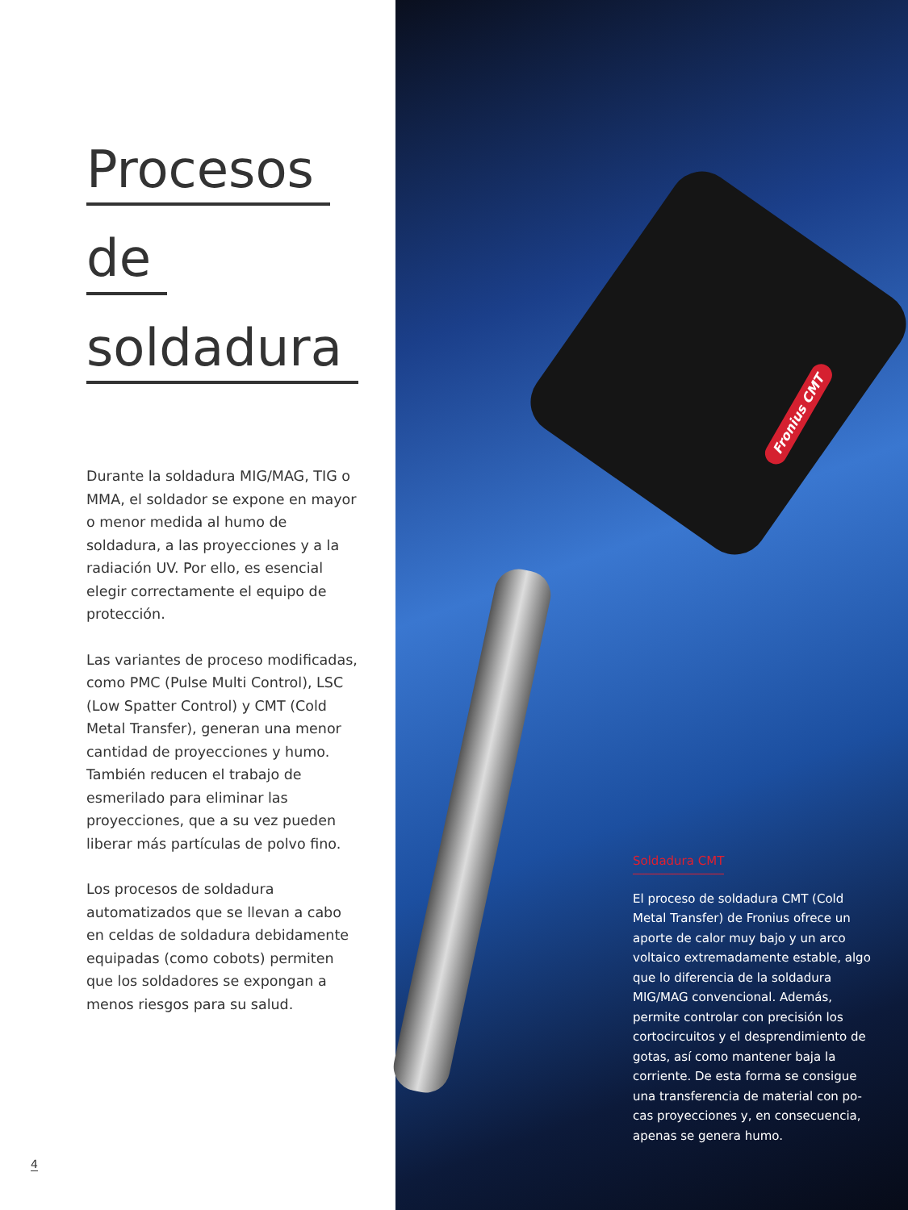Procesos
de
soldadura
Durante la soldadura MIG/MAG, TIG o MMA, el soldador se expone en mayor o menor medida al humo de soldadura, a las proyecciones y a la radiación UV. Por ello, es esencial elegir correctamente el equipo de protección.
Las variantes de proceso modificadas, como PMC (Pulse Multi Control), LSC (Low Spatter Control) y CMT (Cold Metal Transfer), generan una menor cantidad de proyecciones y humo. También reducen el trabajo de esmerilado para eliminar las proyecciones, que a su vez pueden liberar más partículas de polvo fino.
Los procesos de soldadura automatizados que se llevan a cabo en celdas de soldadura debidamente equipadas (como cobots) permiten que los soldadores se expongan a menos riesgos para su salud.
4
Fronius CMT
Soldadura CMT
El proceso de soldadura CMT (Cold Metal Transfer) de Fronius ofrece un aporte de calor muy bajo y un arco voltaico extremadamente estable, algo que lo diferencia de la soldadura MIG/MAG convencional. Además, permite controlar con precisión los cortocircuitos y el desprendimiento de gotas, así como mantener baja la corriente. De esta forma se consigue una transferencia de material con po-cas proyecciones y, en consecuencia, apenas se genera humo.